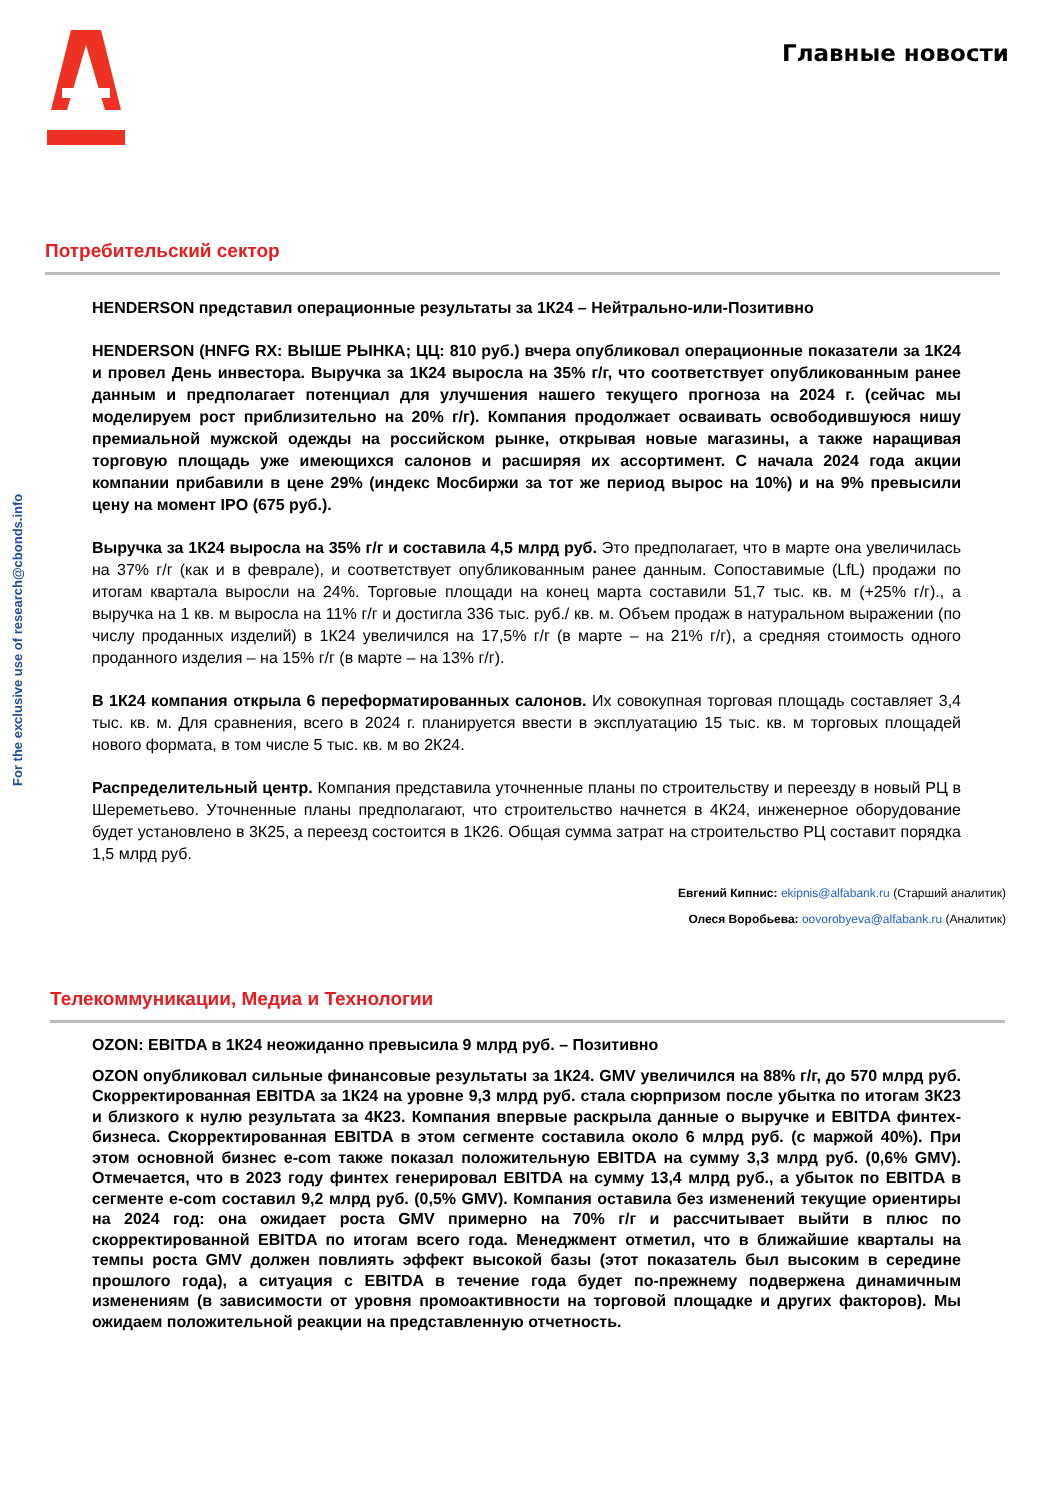Главные новости
For the exclusive use of research@cbonds.info
Потребительский сектор
HENDERSON представил операционные результаты за 1К24 – Нейтрально-или-Позитивно
HENDERSON (HNFG RX: ВЫШЕ РЫНКА; ЦЦ: 810 руб.) вчера опубликовал операционные показатели за 1К24 и провел День инвестора. Выручка за 1К24 выросла на 35% г/г, что соответствует опубликованным ранее данным и предполагает потенциал для улучшения нашего текущего прогноза на 2024 г. (сейчас мы моделируем рост приблизительно на 20% г/г). Компания продолжает осваивать освободившуюся нишу премиальной мужской одежды на российском рынке, открывая новые магазины, а также наращивая торговую площадь уже имеющихся салонов и расширяя их ассортимент. С начала 2024 года акции компании прибавили в цене 29% (индекс Мосбиржи за тот же период вырос на 10%) и на 9% превысили цену на момент IPO (675 руб.).
Выручка за 1К24 выросла на 35% г/г и составила 4,5 млрд руб. Это предполагает, что в марте она увеличилась на 37% г/г (как и в феврале), и соответствует опубликованным ранее данным. Сопоставимые (LfL) продажи по итогам квартала выросли на 24%. Торговые площади на конец марта составили 51,7 тыс. кв. м (+25% г/г)., а выручка на 1 кв. м выросла на 11% г/г и достигла 336 тыс. руб./ кв. м. Объем продаж в натуральном выражении (по числу проданных изделий) в 1К24 увеличился на 17,5% г/г (в марте – на 21% г/г), а средняя стоимость одного проданного изделия – на 15% г/г (в марте – на 13% г/г).
В 1К24 компания открыла 6 переформатированных салонов. Их совокупная торговая площадь составляет 3,4 тыс. кв. м. Для сравнения, всего в 2024 г. планируется ввести в эксплуатацию 15 тыс. кв. м торговых площадей нового формата, в том числе 5 тыс. кв. м во 2К24.
Распределительный центр. Компания представила уточненные планы по строительству и переезду в новый РЦ в Шереметьево. Уточненные планы предполагают, что строительство начнется в 4К24, инженерное оборудование будет установлено в 3К25, а переезд состоится в 1К26. Общая сумма затрат на строительство РЦ составит порядка 1,5 млрд руб.
Евгений Кипнис: ekipnis@alfabank.ru (Старший аналитик)
Олеся Воробьева: oovorobyeva@alfabank.ru (Аналитик)
Телекоммуникации, Медиа и Технологии
OZON: EBITDA в 1К24 неожиданно превысила 9 млрд руб. – Позитивно
OZON опубликовал сильные финансовые результаты за 1К24. GMV увеличился на 88% г/г, до 570 млрд руб. Скорректированная EBITDA за 1К24 на уровне 9,3 млрд руб. стала сюрпризом после убытка по итогам 3К23 и близкого к нулю результата за 4К23. Компания впервые раскрыла данные о выручке и EBITDA финтех-бизнеса. Скорректированная EBITDA в этом сегменте составила около 6 млрд руб. (с маржой 40%). При этом основной бизнес e-com также показал положительную EBITDA на сумму 3,3 млрд руб. (0,6% GMV). Отмечается, что в 2023 году финтех генерировал EBITDA на сумму 13,4 млрд руб., а убыток по EBITDA в сегменте e-com составил 9,2 млрд руб. (0,5% GMV). Компания оставила без изменений текущие ориентиры на 2024 год: она ожидает роста GMV примерно на 70% г/г и рассчитывает выйти в плюс по скорректированной EBITDA по итогам всего года. Менеджмент отметил, что в ближайшие кварталы на темпы роста GMV должен повлиять эффект высокой базы (этот показатель был высоким в середине прошлого года), а ситуация с EBITDA в течение года будет по-прежнему подвержена динамичным изменениям (в зависимости от уровня промоактивности на торговой площадке и других факторов). Мы ожидаем положительной реакции на представленную отчетность.